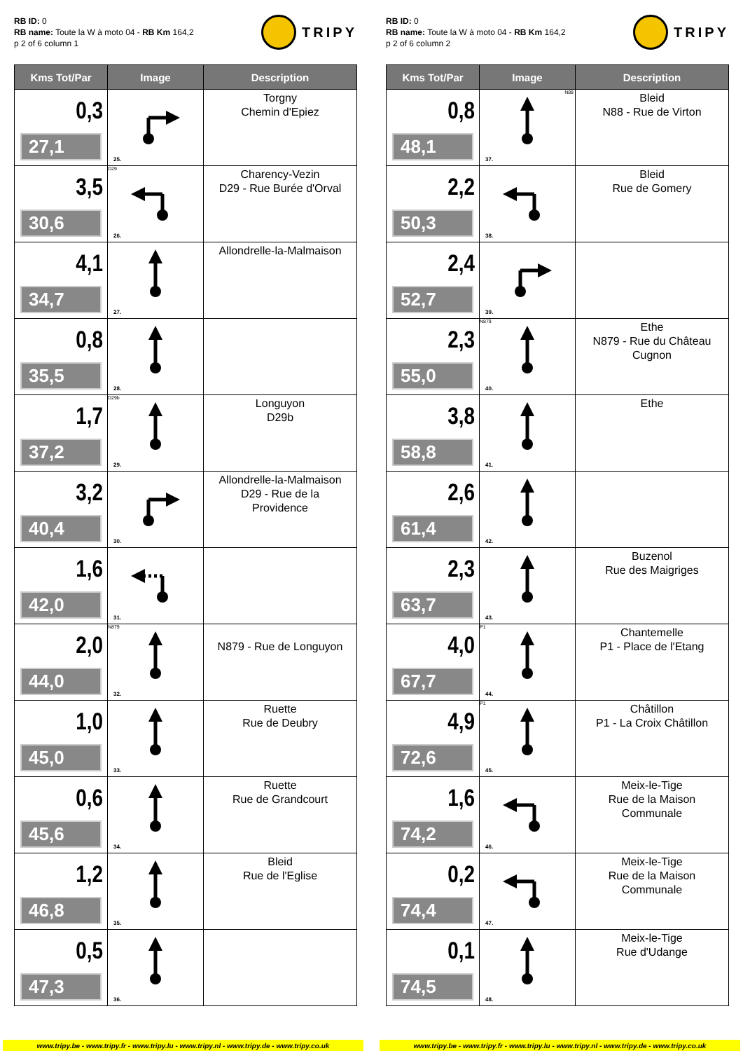RB ID: 0
RB name: Toute la W à moto 04 - RB Km 164,2
p 2 of 6 column 1
TRIPY
| Kms Tot/Par | Image | Description |
| --- | --- | --- |
| 0,3 27,1 | 25. | Torgny Chemin d'Epiez |
| 3,5 30,6 | D29 26. | Charency-Vezin D29 - Rue Burée d'Orval |
| 4,1 34,7 | 27. | Allondrelle-la-Malmaison |
| 0,8 35,5 | 28. | |
| 1,7 37,2 | D29b 29. | Longuyon D29b |
| 3,2 40,4 | 30. | Allondrelle-la-Malmaison D29 - Rue de la Providence |
| 1,6 42,0 | 31. | |
| 2,0 44,0 | N879 32. | N879 - Rue de Longuyon |
| 1,0 45,0 | 33. | Ruette Rue de Deubry |
| 0,6 45,6 | 34. | Ruette Rue de Grandcourt |
| 1,2 46,8 | 35. | Bleid Rue de l'Eglise |
| 0,5 47,3 | 36. | |
RB ID: 0
RB name: Toute la W à moto 04 - RB Km 164,2
p 2 of 6 column 2
TRIPY
| Kms Tot/Par | Image | Description |
| --- | --- | --- |
| 0,8 48,1 | N88 37. | Bleid N88 - Rue de Virton |
| 2,2 50,3 | 38. | Bleid Rue de Gomery |
| 2,4 52,7 | 39. | |
| 2,3 55,0 | N879 40. | Ethe N879 - Rue du Château Cugnon |
| 3,8 58,8 | 41. | Ethe |
| 2,6 61,4 | 42. | |
| 2,3 63,7 | 43. | Buzenol Rue des Maigriges |
| 4,0 67,7 | P1 44. | Chantemelle P1 - Place de l'Etang |
| 4,9 72,6 | P1 45. | Châtillon P1 - La Croix Châtillon |
| 1,6 74,2 | 46. | Meix-le-Tige Rue de la Maison Communale |
| 0,2 74,4 | 47. | Meix-le-Tige Rue de la Maison Communale |
| 0,1 74,5 | 48. | Meix-le-Tige Rue d'Udange |
www.tripy.be - www.tripy.fr - www.tripy.lu - www.tripy.nl - www.tripy.de - www.tripy.co.uk
www.tripy.be - www.tripy.fr - www.tripy.lu - www.tripy.nl - www.tripy.de - www.tripy.co.uk